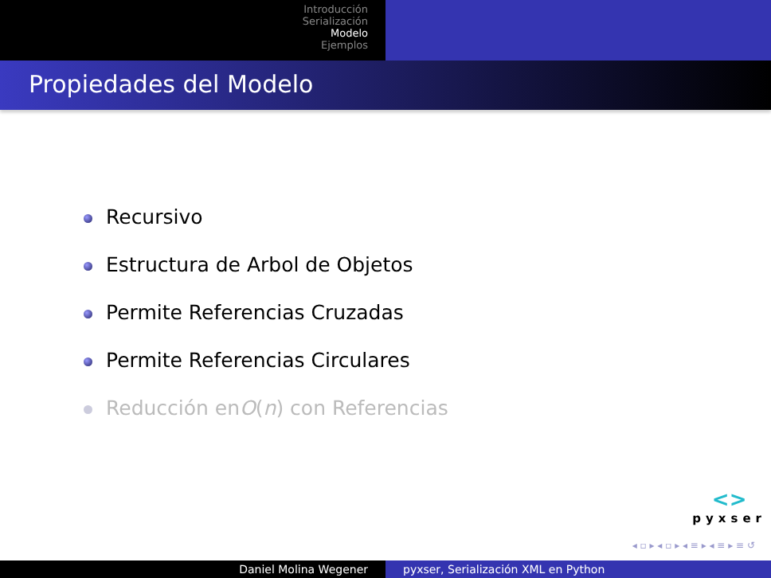Introducción
Serialización
Modelo
Ejemplos
Propiedades del Modelo
Recursivo
Estructura de Arbol de Objetos
Permite Referencias Cruzadas
Permite Referencias Circulares
Reducción en O (n) con Referencias
<>
pyxser
◂ ▫ ▸ ◂ ▫ ▸ ◂ ≡ ▸ ◂ ≡ ▸ ≡ ↺
Daniel Molina Wegener pyxser, Serialización XML en Python